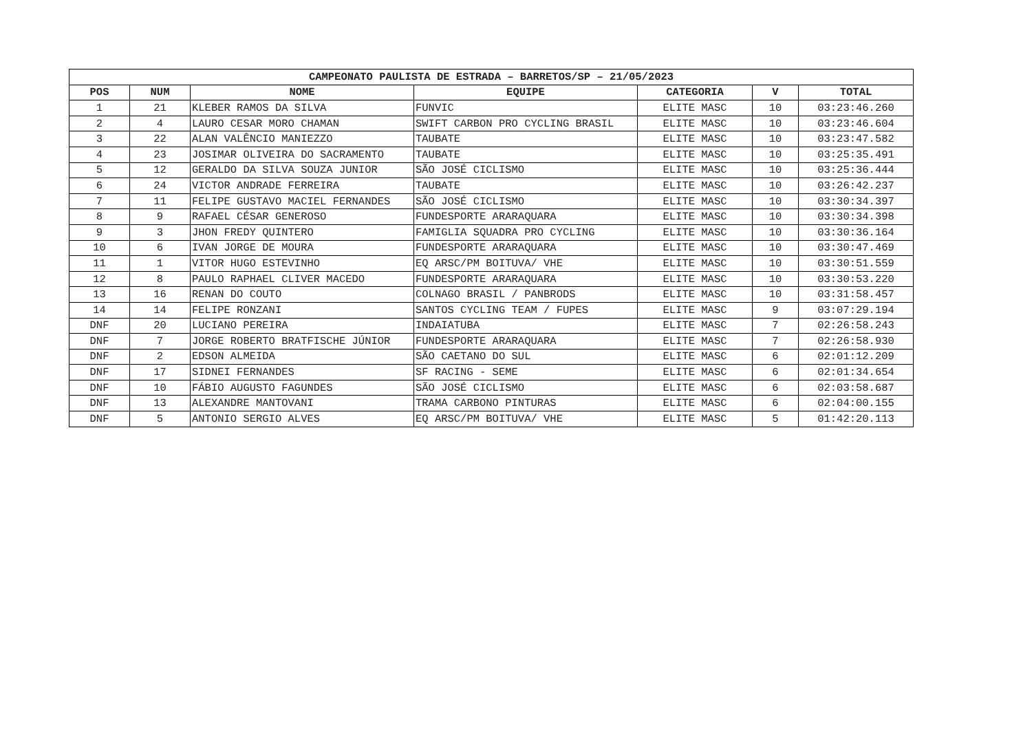| CAMPEONATO PAULISTA DE ESTRADA – BARRETOS/SP – 21/05/2023 | | | | | | |
| --- | --- | --- | --- | --- | --- | --- |
| POS | NUM | NOME | EQUIPE | CATEGORIA | V | TOTAL |
| 1 | 21 | KLEBER RAMOS DA SILVA | FUNVIC | ELITE MASC | 10 | 03:23:46.260 |
| 2 | 4 | LAURO CESAR MORO CHAMAN | SWIFT CARBON PRO CYCLING BRASIL | ELITE MASC | 10 | 03:23:46.604 |
| 3 | 22 | ALAN VALÊNCIO MANIEZZO | TAUBATE | ELITE MASC | 10 | 03:23:47.582 |
| 4 | 23 | JOSIMAR OLIVEIRA DO SACRAMENTO | TAUBATE | ELITE MASC | 10 | 03:25:35.491 |
| 5 | 12 | GERALDO DA SILVA SOUZA JUNIOR | SÃO JOSÉ CICLISMO | ELITE MASC | 10 | 03:25:36.444 |
| 6 | 24 | VICTOR ANDRADE FERREIRA | TAUBATE | ELITE MASC | 10 | 03:26:42.237 |
| 7 | 11 | FELIPE GUSTAVO MACIEL FERNANDES | SÃO JOSÉ CICLISMO | ELITE MASC | 10 | 03:30:34.397 |
| 8 | 9 | RAFAEL CÉSAR GENEROSO | FUNDESPORTE ARARAQUARA | ELITE MASC | 10 | 03:30:34.398 |
| 9 | 3 | JHON FREDY QUINTERO | FAMIGLIA SQUADRA PRO CYCLING | ELITE MASC | 10 | 03:30:36.164 |
| 10 | 6 | IVAN JORGE DE MOURA | FUNDESPORTE ARARAQUARA | ELITE MASC | 10 | 03:30:47.469 |
| 11 | 1 | VITOR HUGO ESTEVINHO | EQ ARSC/PM BOITUVA/ VHE | ELITE MASC | 10 | 03:30:51.559 |
| 12 | 8 | PAULO RAPHAEL CLIVER MACEDO | FUNDESPORTE ARARAQUARA | ELITE MASC | 10 | 03:30:53.220 |
| 13 | 16 | RENAN DO COUTO | COLNAGO BRASIL / PANBRODS | ELITE MASC | 10 | 03:31:58.457 |
| 14 | 14 | FELIPE RONZANI | SANTOS CYCLING TEAM / FUPES | ELITE MASC | 9 | 03:07:29.194 |
| DNF | 20 | LUCIANO PEREIRA | INDAIATUBA | ELITE MASC | 7 | 02:26:58.243 |
| DNF | 7 | JORGE ROBERTO BRATFISCHE JÚNIOR | FUNDESPORTE ARARAQUARA | ELITE MASC | 7 | 02:26:58.930 |
| DNF | 2 | EDSON ALMEIDA | SÃO CAETANO DO SUL | ELITE MASC | 6 | 02:01:12.209 |
| DNF | 17 | SIDNEI FERNANDES | SF RACING - SEME | ELITE MASC | 6 | 02:01:34.654 |
| DNF | 10 | FÁBIO AUGUSTO FAGUNDES | SÃO JOSÉ CICLISMO | ELITE MASC | 6 | 02:03:58.687 |
| DNF | 13 | ALEXANDRE MANTOVANI | TRAMA CARBONO PINTURAS | ELITE MASC | 6 | 02:04:00.155 |
| DNF | 5 | ANTONIO SERGIO ALVES | EQ ARSC/PM BOITUVA/ VHE | ELITE MASC | 5 | 01:42:20.113 |